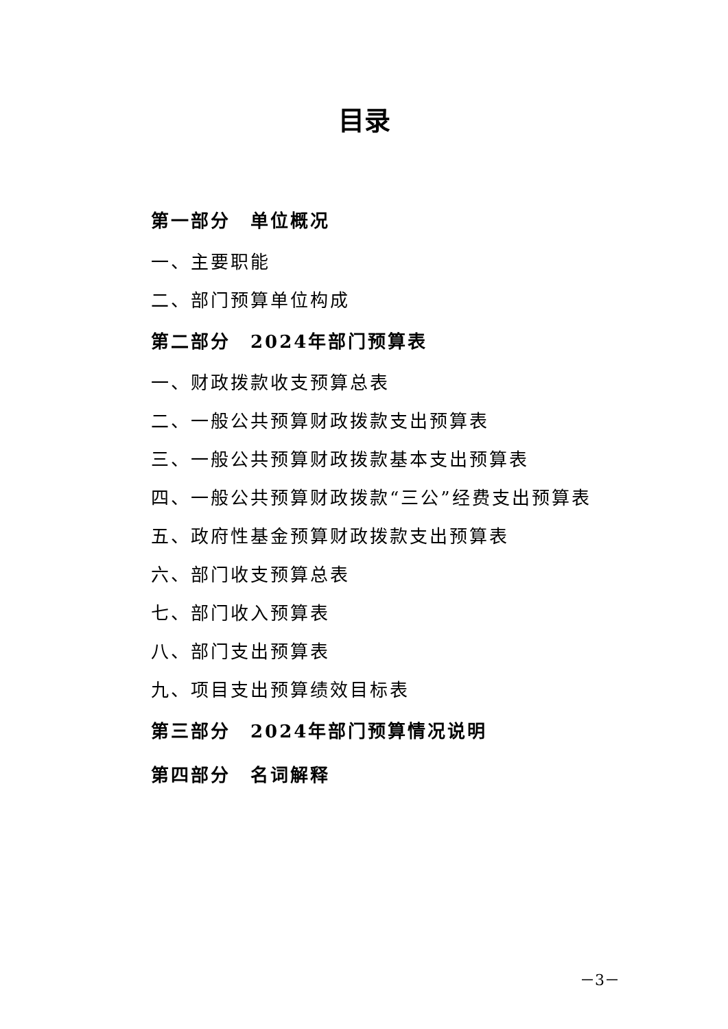目录
第一部分　单位概况
一、主要职能
二、部门预算单位构成
第二部分　2024年部门预算表
一、财政拨款收支预算总表
二、一般公共预算财政拨款支出预算表
三、一般公共预算财政拨款基本支出预算表
四、一般公共预算财政拨款“三公”经费支出预算表
五、政府性基金预算财政拨款支出预算表
六、部门收支预算总表
七、部门收入预算表
八、部门支出预算表
九、项目支出预算绩效目标表
第三部分　2024年部门预算情况说明
第四部分　名词解释
－3－